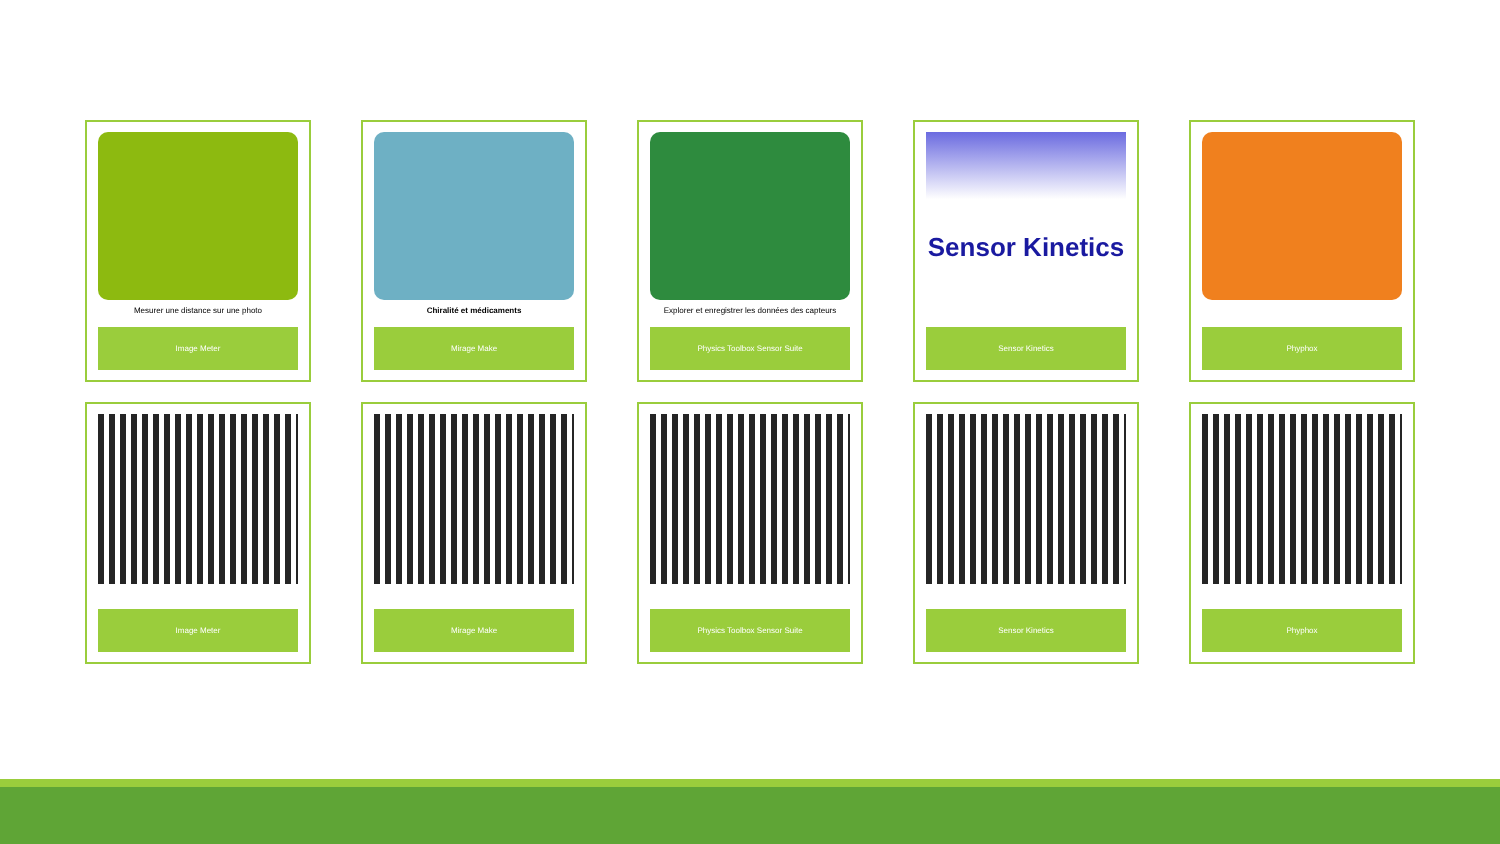Mesurer une distance sur une photo
Image Meter
Chiralité et médicaments
Mirage Make
Explorer et enregistrer les données des capteurs
Physics Toolbox Sensor Suite
Sensor Kinetics
Sensor Kinetics
Phyphox
Image Meter
Mirage Make
Physics Toolbox Sensor Suite
Sensor Kinetics
Phyphox